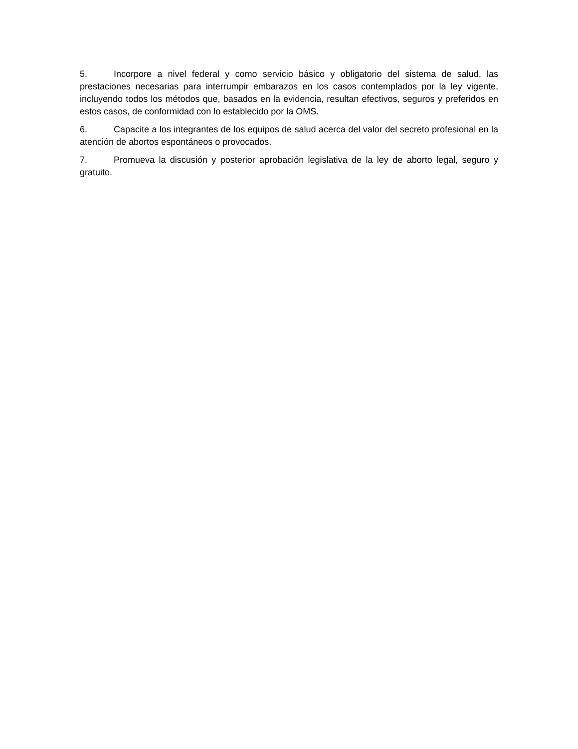5. Incorpore a nivel federal y como servicio básico y obligatorio del sistema de salud, las prestaciones necesarias para interrumpir embarazos en los casos contemplados por la ley vigente, incluyendo todos los métodos que, basados en la evidencia, resultan efectivos, seguros y preferidos en estos casos, de conformidad con lo establecido por la OMS.
6. Capacite a los integrantes de los equipos de salud acerca del valor del secreto profesional en la atención de abortos espontáneos o provocados.
7. Promueva la discusión y posterior aprobación legislativa de la ley de aborto legal, seguro y gratuito.